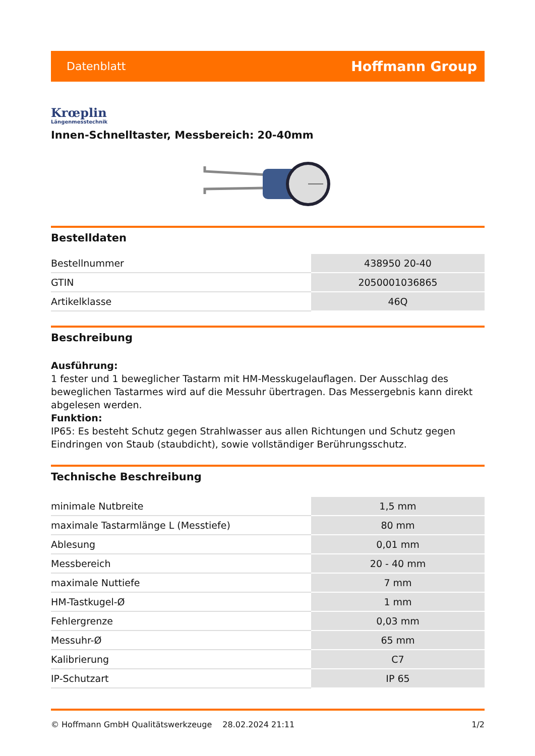Datenblatt Hoffmann Group
Krœplin
Längenmesstechnik
Innen-Schnelltaster, Messbereich: 20-40mm
Bestelldaten
| Bestellnummer | 438950 20-40 |
| GTIN | 2050001036865 |
| Artikelklasse | 46Q |
Beschreibung
Ausführung:
1 fester und 1 beweglicher Tastarm mit HM-Messkugelauflagen. Der Ausschlag des beweglichen Tastarmes wird auf die Messuhr übertragen. Das Messergebnis kann direkt abgelesen werden.
Funktion:
IP65: Es besteht Schutz gegen Strahlwasser aus allen Richtungen und Schutz gegen Eindringen von Staub (staubdicht), sowie vollständiger Berührungsschutz.
Technische Beschreibung
| minimale Nutbreite | 1,5 mm |
| maximale Tastarmlänge L (Messtiefe) | 80 mm |
| Ablesung | 0,01 mm |
| Messbereich | 20 - 40 mm |
| maximale Nuttiefe | 7 mm |
| HM-Tastkugel-Ø | 1 mm |
| Fehlergrenze | 0,03 mm |
| Messuhr-Ø | 65 mm |
| Kalibrierung | C7 |
| IP-Schutzart | IP 65 |
© Hoffmann GmbH Qualitätswerkzeuge 28.02.2024 21:11 1/2